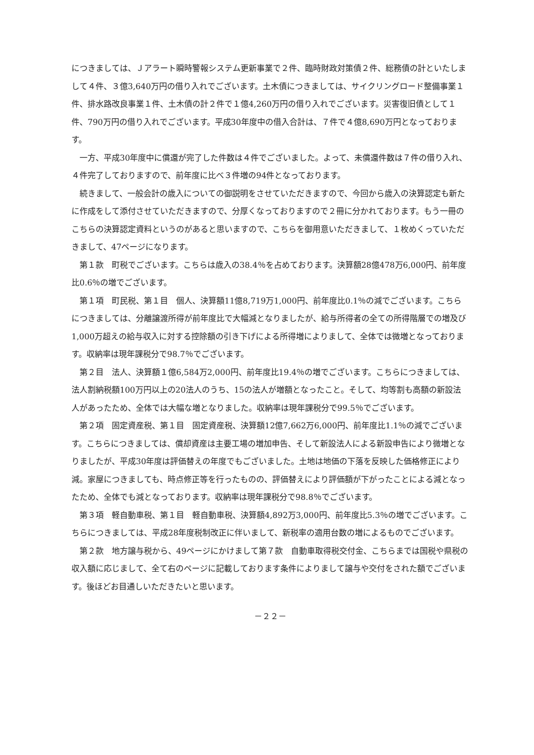につきましては、Ｊアラート瞬時警報システム更新事業で２件、臨時財政対策債２件、総務債の計といたしまして４件、３億3,640万円の借り入れでございます。土木債につきましては、サイクリングロード整備事業１件、排水路改良事業１件、土木債の計２件で１億4,260万円の借り入れでございます。災害復旧債として１件、790万円の借り入れでございます。平成30年度中の借入合計は、７件で４億8,690万円となっております。
一方、平成30年度中に償還が完了した件数は４件でございました。よって、未償還件数は７件の借り入れ、４件完了しておりますので、前年度に比べ３件増の94件となっております。
続きまして、一般会計の歳入についての御説明をさせていただきますので、今回から歳入の決算認定も新たに作成をして添付させていただきますので、分厚くなっておりますので２冊に分かれております。もう一冊のこちらの決算認定資料というのがあると思いますので、こちらを御用意いただきまして、１枚めくっていただきまして、47ページになります。
第１款　町税でございます。こちらは歳入の38.4％を占めております。決算額28億478万6,000円、前年度比0.6％の増でございます。
第１項　町民税、第１目　個人、決算額11億8,719万1,000円、前年度比0.1％の減でございます。こちらにつきましては、分離譲渡所得が前年度比で大幅減となりましたが、給与所得者の全ての所得階層での増及び1,000万超えの給与収入に対する控除額の引き下げによる所得増によりまして、全体では微増となっております。収納率は現年課税分で98.7％でございます。
第２目　法人、決算額１億6,584万2,000円、前年度比19.4％の増でございます。こちらにつきましては、法人割納税額100万円以上の20法人のうち、15の法人が増額となったこと。そして、均等割も高額の新設法人があったため、全体では大幅な増となりました。収納率は現年課税分で99.5％でございます。
第２項　固定資産税、第１目　固定資産税、決算額12億7,662万6,000円、前年度比1.1％の減でございます。こちらにつきましては、償却資産は主要工場の増加申告、そして新設法人による新設申告により微増となりましたが、平成30年度は評価替えの年度でもございました。土地は地価の下落を反映した価格修正により減。家屋につきましても、時点修正等を行ったものの、評価替えにより評価額が下がったことによる減となったため、全体でも減となっております。収納率は現年課税分で98.8％でございます。
第３項　軽自動車税、第１目　軽自動車税、決算額4,892万3,000円、前年度比5.3％の増でございます。こちらにつきましては、平成28年度税制改正に伴いまして、新税率の適用台数の増によるものでございます。
第２款　地方譲与税から、49ページにかけまして第７款　自動車取得税交付金、こちらまでは国税や県税の収入額に応じまして、全て右のページに記載しております条件によりまして譲与や交付をされた額でございます。後ほどお目通しいただきたいと思います。
－２２－